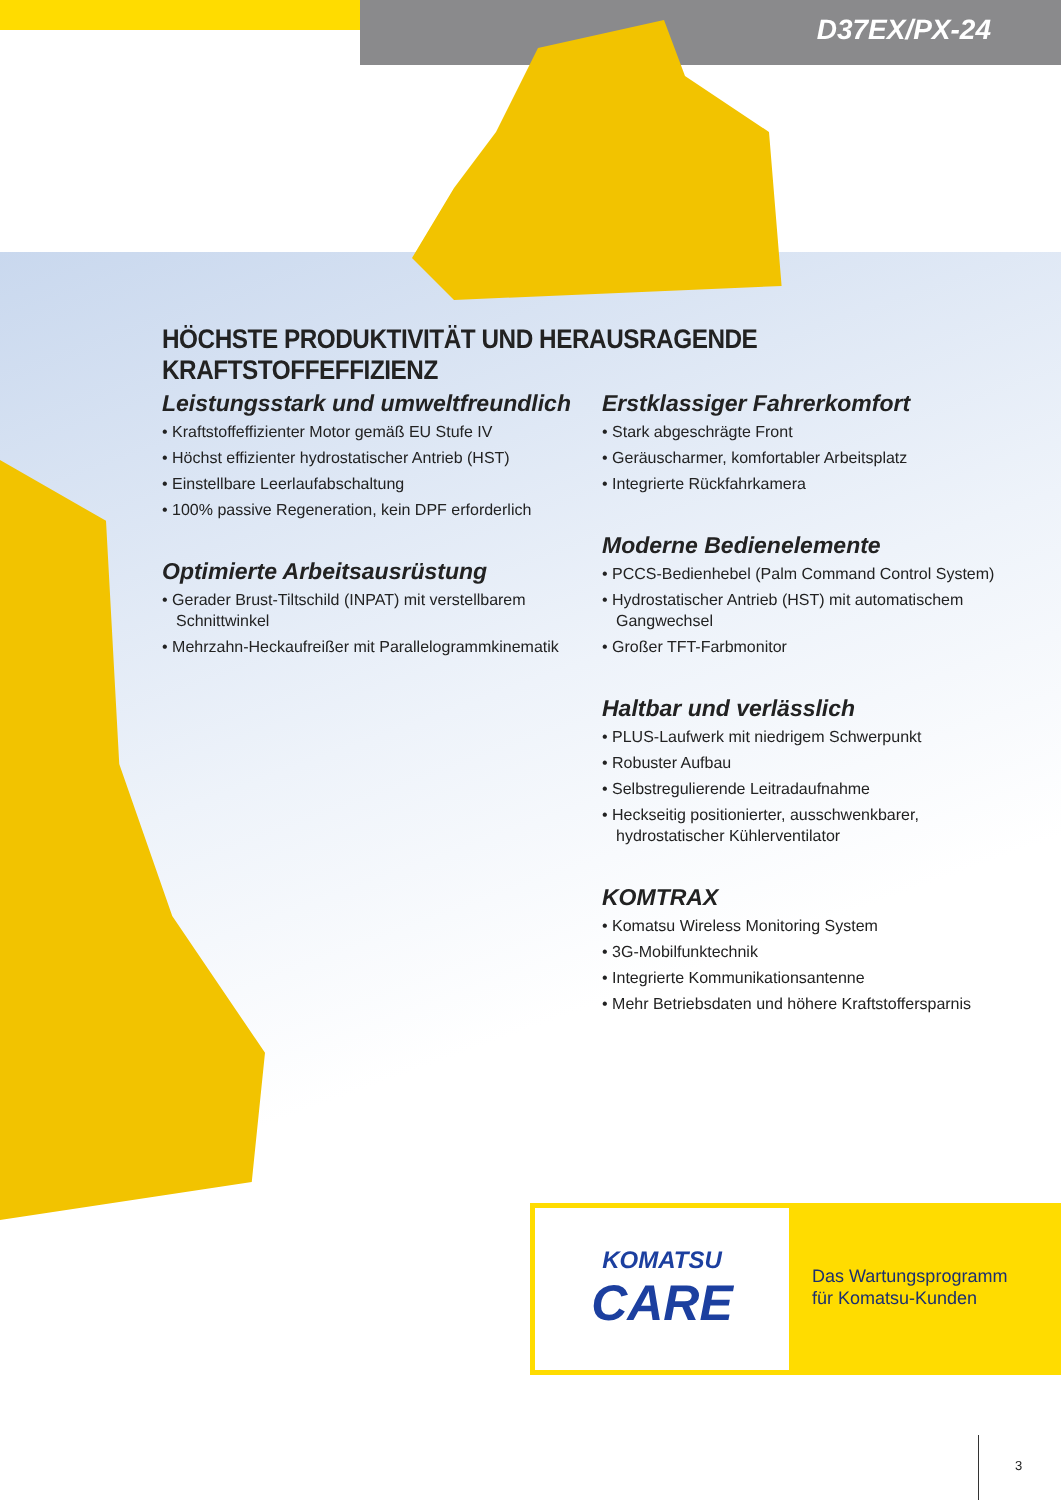D37EX/PX-24
HÖCHSTE PRODUKTIVITÄT UND HERAUSRAGENDE KRAFTSTOFFEFFIZIENZ
Leistungsstark und umweltfreundlich
• Kraftstoffeffizienter Motor gemäß EU Stufe IV
• Höchst effizienter hydrostatischer Antrieb (HST)
• Einstellbare Leerlaufabschaltung
• 100% passive Regeneration, kein DPF erforderlich
Optimierte Arbeitsausrüstung
• Gerader Brust-Tiltschild (INPAT) mit verstellbarem Schnittwinkel
• Mehrzahn-Heckaufreißer mit Parallelogrammkinematik
Erstklassiger Fahrerkomfort
• Stark abgeschrägte Front
• Geräuscharmer, komfortabler Arbeitsplatz
• Integrierte Rückfahrkamera
Moderne Bedienelemente
• PCCS-Bedienhebel (Palm Command Control System)
• Hydrostatischer Antrieb (HST) mit automatischem Gangwechsel
• Großer TFT-Farbmonitor
Haltbar und verlässlich
• PLUS-Laufwerk mit niedrigem Schwerpunkt
• Robuster Aufbau
• Selbstregulierende Leitradaufnahme
• Heckseitig positionierter, ausschwenkbarer, hydrostatischer Kühlerventilator
KOMTRAX
• Komatsu Wireless Monitoring System
• 3G-Mobilfunktechnik
• Integrierte Kommunikationsantenne
• Mehr Betriebsdaten und höhere Kraftstoffersparnis
KOMATSU
CARE
Das Wartungsprogramm
für Komatsu-Kunden
3